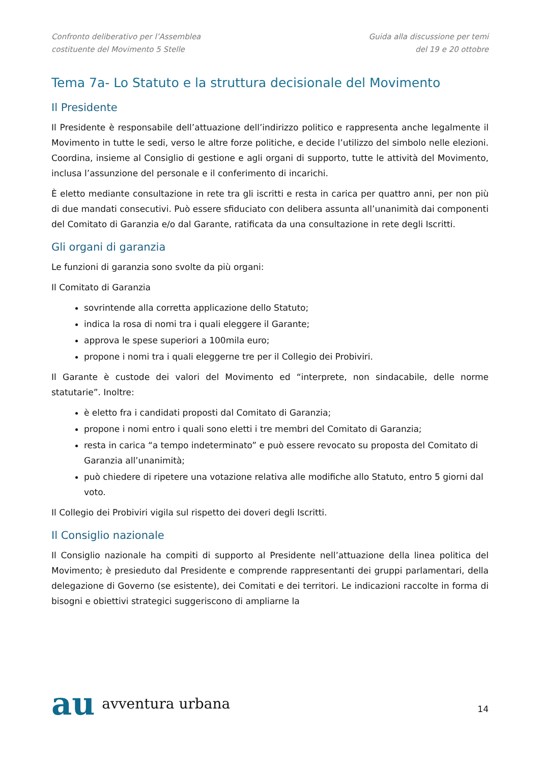Confronto deliberativo per l’Assemblea
costituente del Movimento 5 Stelle
Guida alla discussione per temi
del 19 e 20 ottobre
Tema 7a- Lo Statuto e la struttura decisionale del Movimento
Il Presidente
Il Presidente è responsabile dell’attuazione dell’indirizzo politico e rappresenta anche legalmente il Movimento in tutte le sedi, verso le altre forze politiche, e decide l’utilizzo del simbolo nelle elezioni. Coordina, insieme al Consiglio di gestione e agli organi di supporto, tutte le attività del Movimento, inclusa l’assunzione del personale e il conferimento di incarichi.
È eletto mediante consultazione in rete tra gli iscritti e resta in carica per quattro anni, per non più di due mandati consecutivi. Può essere sfiduciato con delibera assunta all’unanimità dai componenti del Comitato di Garanzia e/o dal Garante, ratificata da una consultazione in rete degli Iscritti.
Gli organi di garanzia
Le funzioni di garanzia sono svolte da più organi:
Il Comitato di Garanzia
sovrintende alla corretta applicazione dello Statuto;
indica la rosa di nomi tra i quali eleggere il Garante;
approva le spese superiori a 100mila euro;
propone i nomi tra i quali eleggerne tre per il Collegio dei Probiviri.
Il Garante è custode dei valori del Movimento ed “interprete, non sindacabile, delle norme statutarie”. Inoltre:
è eletto fra i candidati proposti dal Comitato di Garanzia;
propone i nomi entro i quali sono eletti i tre membri del Comitato di Garanzia;
resta in carica “a tempo indeterminato” e può essere revocato su proposta del Comitato di Garanzia all’unanimità;
può chiedere di ripetere una votazione relativa alle modifiche allo Statuto, entro 5 giorni dal voto.
Il Collegio dei Probiviri vigila sul rispetto dei doveri degli Iscritti.
Il Consiglio nazionale
Il Consiglio nazionale ha compiti di supporto al Presidente nell’attuazione della linea politica del Movimento; è presieduto dal Presidente e comprende rappresentanti dei gruppi parlamentari, della delegazione di Governo (se esistente), dei Comitati e dei territori. Le indicazioni raccolte in forma di bisogni e obiettivi strategici suggeriscono di ampliarne la
au avventura urbana
14